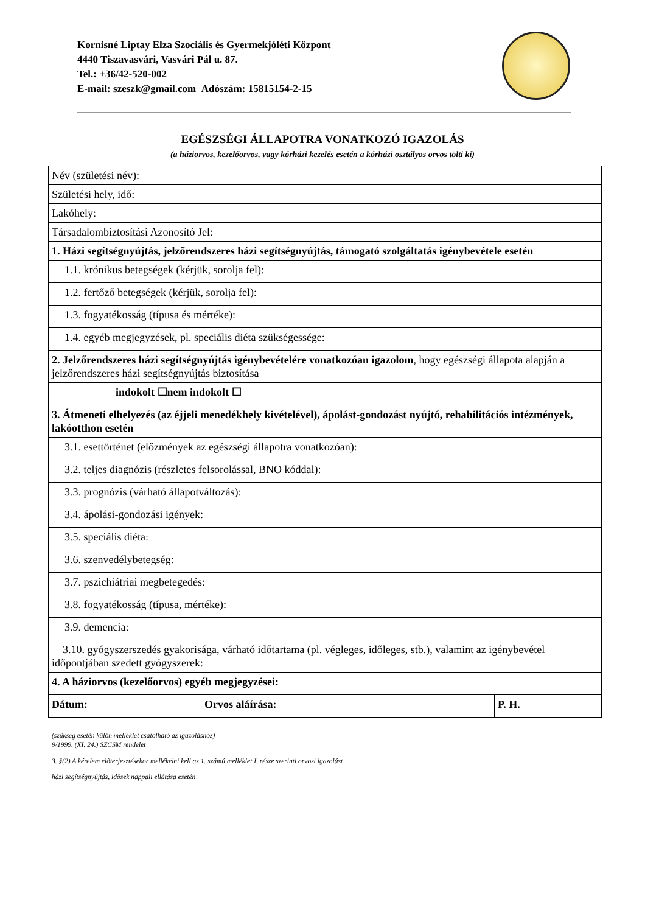Kornisné Liptay Elza Szociális és Gyermekjóléti Központ
4440 Tiszavasvári, Vasvári Pál u. 87.
Tel.: +36/42-520-002
E-mail: szeszk@gmail.com Adószám: 15815154-2-15
EGÉSZSÉGI ÁLLAPOTRA VONATKOZÓ IGAZOLÁS
(a háziorvos, kezelőorvos, vagy kórházi kezelés esetén a kórházi osztályos orvos tölti ki)
| Név (születési név): | | |
| Születési hely, idő: | | |
| Lakóhely: | | |
| Társadalombiztosítási Azonosító Jel: | | |
| 1. Házi segítségnyújtás, jelzőrendszeres házi segítségnyújtás, támogató szolgáltatás igénybevétele esetén | | |
| 1.1. krónikus betegségek (kérjük, sorolja fel): | | |
| 1.2. fertőző betegségek (kérjük, sorolja fel): | | |
| 1.3. fogyatékosság (típusa és mértéke): | | |
| 1.4. egyéb megjegyzések, pl. speciális diéta szükségessége: | | |
| 2. Jelzőrendszeres házi segítségnyújtás igénybevételére vonatkozóan igazolom , hogy egészségi állapota alapján a jelzőrendszeres házi segítségnyújtás biztosítása | | |
| indokolt ☐nem indokolt ☐ | | |
| 3. Átmeneti elhelyezés (az éjjeli menedékhely kivételével), ápolást-gondozást nyújtó, rehabilitációs intézmények, lakóotthon esetén | | |
| 3.1. esettörténet (előzmények az egészségi állapotra vonatkozóan): | | |
| 3.2. teljes diagnózis (részletes felsorolással, BNO kóddal): | | |
| 3.3. prognózis (várható állapotváltozás): | | |
| 3.4. ápolási-gondozási igények: | | |
| 3.5. speciális diéta: | | |
| 3.6. szenvedélybetegség: | | |
| 3.7. pszichiátriai megbetegedés: | | |
| 3.8. fogyatékosság (típusa, mértéke): | | |
| 3.9. demencia: | | |
| 3.10. gyógyszerszedés gyakorisága, várható időtartama (pl. végleges, időleges, stb.), valamint az igénybevétel időpontjában szedett gyógyszerek: | | |
| 4. A háziorvos (kezelőorvos) egyéb megjegyzései: | | |
| Dátum: | Orvos aláírása: | P. H. |
(szükség esetén külön melléklet csatolható az igazoláshoz)
9/1999. (XI. 24.) SZCSM rendelet
3. §(2) A kérelem előterjesztésekor mellékelni kell az 1. számú melléklet I. része szerinti orvosi igazolást
házi segítségnyújtás, idősek nappali ellátása esetén